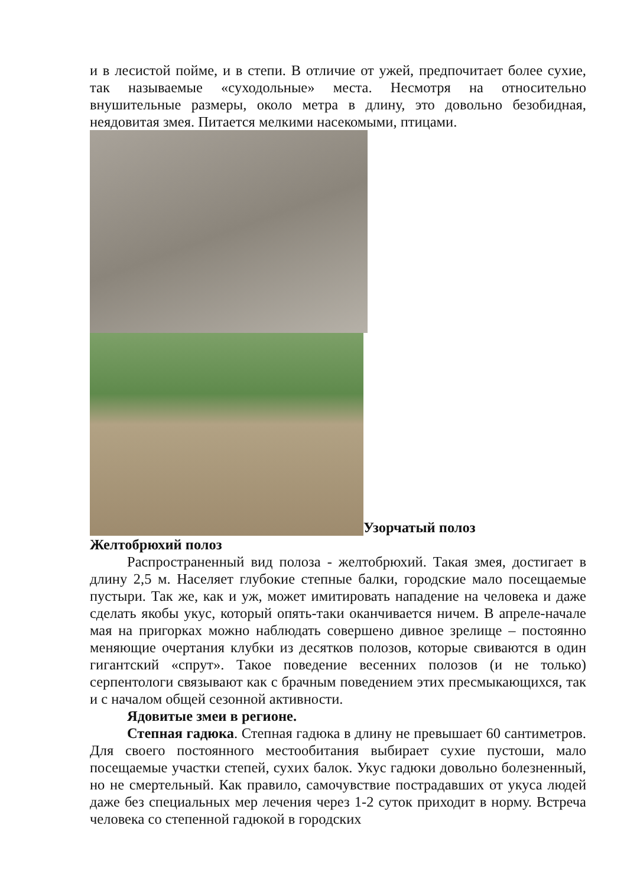и в лесистой пойме, и в степи. В отличие от ужей, предпочитает более сухие, так называемые «суходольные» места. Несмотря на относительно внушительные размеры, около метра в длину, это довольно безобидная, неядовитая змея. Питается мелкими насекомыми, птицами.
Узорчатый полоз
Желтобрюхий полоз
Распространенный вид полоза - желтобрюхий. Такая змея, достигает в длину 2,5 м. Населяет глубокие степные балки, городские мало посещаемые пустыри. Так же, как и уж, может имитировать нападение на человека и даже сделать якобы укус, который опять-таки оканчивается ничем. В апреле-начале мая на пригорках можно наблюдать совершено дивное зрелище – постоянно меняющие очертания клубки из десятков полозов, которые свиваются в один гигантский «спрут». Такое поведение весенних полозов (и не только) серпентологи связывают как с брачным поведением этих пресмыкающихся, так и с началом общей сезонной активности.
Ядовитые змеи в регионе.
Степная гадюка. Степная гадюка в длину не превышает 60 сантиметров. Для своего постоянного местообитания выбирает сухие пустоши, мало посещаемые участки степей, сухих балок. Укус гадюки довольно болезненный, но не смертельный. Как правило, самочувствие пострадавших от укуса людей даже без специальных мер лечения через 1-2 суток приходит в норму. Встреча человека со степенной гадюкой в городских